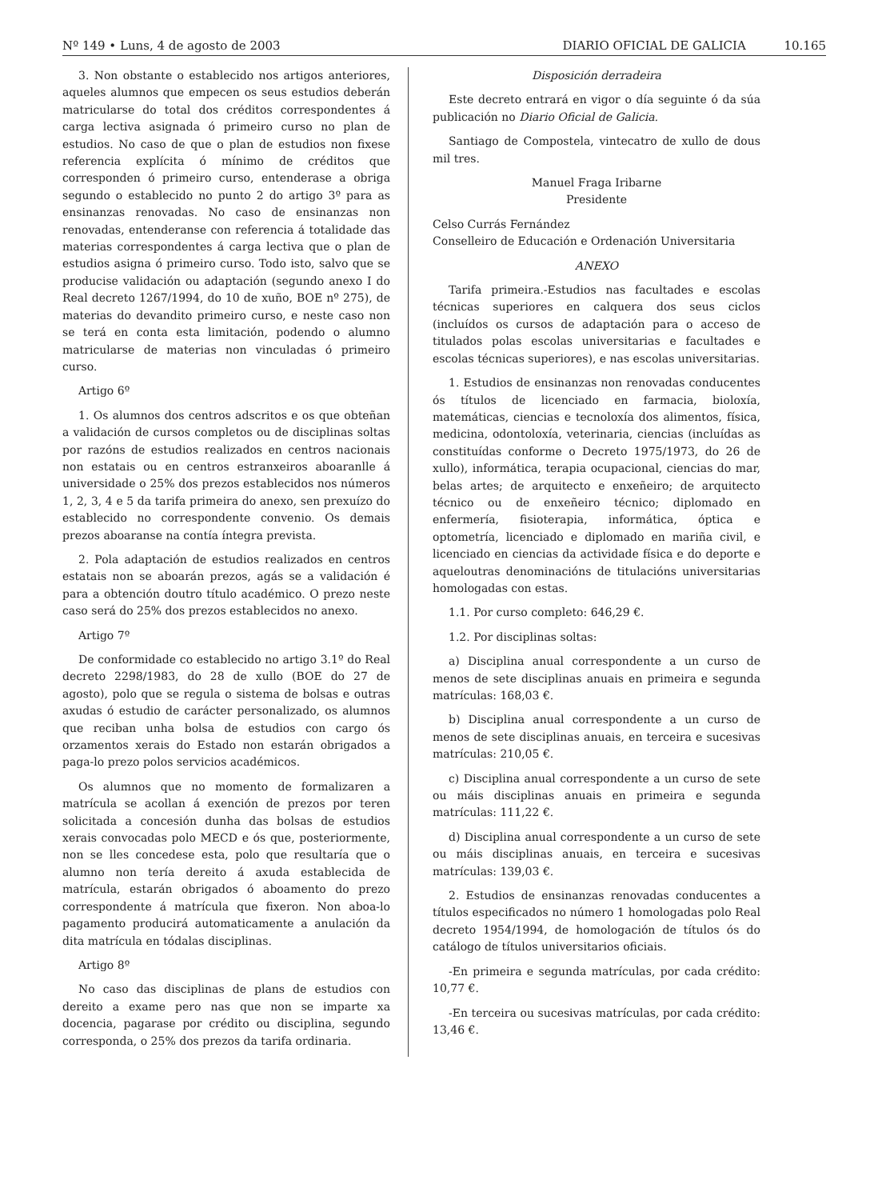Nº 149 • Luns, 4 de agosto de 2003 DIARIO OFICIAL DE GALICIA 10.165
3. Non obstante o establecido nos artigos anteriores, aqueles alumnos que empecen os seus estudios deberán matricularse do total dos créditos correspondentes á carga lectiva asignada ó primeiro curso no plan de estudios. No caso de que o plan de estudios non fixese referencia explícita ó mínimo de créditos que corresponden ó primeiro curso, entenderase a obriga segundo o establecido no punto 2 do artigo 3º para as ensinanzas renovadas. No caso de ensinanzas non renovadas, entenderanse con referencia á totalidade das materias correspondentes á carga lectiva que o plan de estudios asigna ó primeiro curso. Todo isto, salvo que se producise validación ou adaptación (segundo anexo I do Real decreto 1267/1994, do 10 de xuño, BOE nº 275), de materias do devandito primeiro curso, e neste caso non se terá en conta esta limitación, podendo o alumno matricularse de materias non vinculadas ó primeiro curso.
Artigo 6º
1. Os alumnos dos centros adscritos e os que obteñan a validación de cursos completos ou de disciplinas soltas por razóns de estudios realizados en centros nacionais non estatais ou en centros estranxeiros aboaranlle á universidade o 25% dos prezos establecidos nos números 1, 2, 3, 4 e 5 da tarifa primeira do anexo, sen prexuízo do establecido no correspondente convenio. Os demais prezos aboaranse na contía íntegra prevista.
2. Pola adaptación de estudios realizados en centros estatais non se aboarán prezos, agás se a validación é para a obtención doutro título académico. O prezo neste caso será do 25% dos prezos establecidos no anexo.
Artigo 7º
De conformidade co establecido no artigo 3.1º do Real decreto 2298/1983, do 28 de xullo (BOE do 27 de agosto), polo que se regula o sistema de bolsas e outras axudas ó estudio de carácter personalizado, os alumnos que reciban unha bolsa de estudios con cargo ós orzamentos xerais do Estado non estarán obrigados a paga-lo prezo polos servicios académicos.
Os alumnos que no momento de formalizaren a matrícula se acollan á exención de prezos por teren solicitada a concesión dunha das bolsas de estudios xerais convocadas polo MECD e ós que, posteriormente, non se lles concedese esta, polo que resultaría que o alumno non tería dereito á axuda establecida de matrícula, estarán obrigados ó aboamento do prezo correspondente á matrícula que fixeron. Non aboa-lo pagamento producirá automaticamente a anulación da dita matrícula en tódalas disciplinas.
Artigo 8º
No caso das disciplinas de plans de estudios con dereito a exame pero nas que non se imparte xa docencia, pagarase por crédito ou disciplina, segundo corresponda, o 25% dos prezos da tarifa ordinaria.
Disposición derradeira
Este decreto entrará en vigor o día seguinte ó da súa publicación no Diario Oficial de Galicia.
Santiago de Compostela, vintecatro de xullo de dous mil tres.
Manuel Fraga Iribarne
Presidente
Celso Currás Fernández
Conselleiro de Educación e Ordenación Universitaria
ANEXO
Tarifa primeira.-Estudios nas facultades e escolas técnicas superiores en calquera dos seus ciclos (incluídos os cursos de adaptación para o acceso de titulados polas escolas universitarias e facultades e escolas técnicas superiores), e nas escolas universitarias.
1. Estudios de ensinanzas non renovadas conducentes ós títulos de licenciado en farmacia, bioloxía, matemáticas, ciencias e tecnoloxía dos alimentos, física, medicina, odontoloxía, veterinaria, ciencias (incluídas as constituídas conforme o Decreto 1975/1973, do 26 de xullo), informática, terapia ocupacional, ciencias do mar, belas artes; de arquitecto e enxeñeiro; de arquitecto técnico ou de enxeñeiro técnico; diplomado en enfermería, fisioterapia, informática, óptica e optometría, licenciado e diplomado en mariña civil, e licenciado en ciencias da actividade física e do deporte e aqueloutras denominacións de titulacións universitarias homologadas con estas.
1.1. Por curso completo: 646,29 €.
1.2. Por disciplinas soltas:
a) Disciplina anual correspondente a un curso de menos de sete disciplinas anuais en primeira e segunda matrículas: 168,03 €.
b) Disciplina anual correspondente a un curso de menos de sete disciplinas anuais, en terceira e sucesivas matrículas: 210,05 €.
c) Disciplina anual correspondente a un curso de sete ou máis disciplinas anuais en primeira e segunda matrículas: 111,22 €.
d) Disciplina anual correspondente a un curso de sete ou máis disciplinas anuais, en terceira e sucesivas matrículas: 139,03 €.
2. Estudios de ensinanzas renovadas conducentes a títulos especificados no número 1 homologadas polo Real decreto 1954/1994, de homologación de títulos ós do catálogo de títulos universitarios oficiais.
-En primeira e segunda matrículas, por cada crédito: 10,77 €.
-En terceira ou sucesivas matrículas, por cada crédito: 13,46 €.